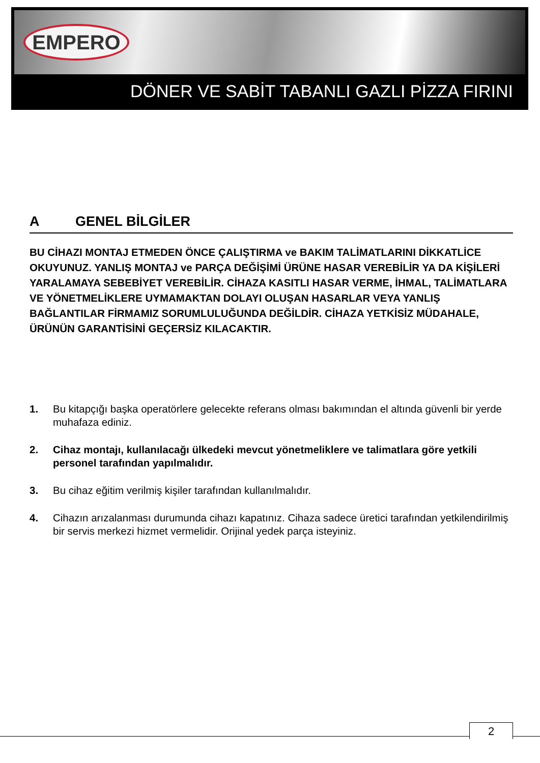EMPERO
DÖNER VE SABİT TABANLI GAZLI PİZZA FIRINI
A GENEL BİLGİLER
BU CİHAZI MONTAJ ETMEDEN ÖNCE ÇALIŞTIRMA ve BAKIM TALİMATLARINI DİKKATLİCE OKUYUNUZ. YANLIŞ MONTAJ ve PARÇA DEĞİŞİMİ ÜRÜNE HASAR VEREBİLİR YA DA KİŞİLERİ YARALAMAYA SEBEBİYET VEREBİLİR. CİHAZA KASITLI HASAR VERME, İHMAL, TALİMATLARA VE YÖNETMELİKLERE UYMAMAKTAN DOLAYI OLUŞAN HASARLAR VEYA YANLIŞ BAĞLANTILAR FİRMAMIZ SORUMLULUĞUNDA DEĞİLDİR. CİHAZA YETKİSİZ MÜDAHALE, ÜRÜNÜN GARANTİSİNİ GEÇERSİZ KILACAKTIR.
1. Bu kitapçığı başka operatörlere gelecekte referans olması bakımından el altında güvenli bir yerde muhafaza ediniz.
2. Cihaz montajı, kullanılacağı ülkedeki mevcut yönetmeliklere ve talimatlara göre yetkili personel tarafından yapılmalıdır.
3. Bu cihaz eğitim verilmiş kişiler tarafından kullanılmalıdır.
4. Cihazın arızalanması durumunda cihazı kapatınız. Cihaza sadece üretici tarafından yetkilendirilmiş bir servis merkezi hizmet vermelidir. Orijinal yedek parça isteyiniz.
2